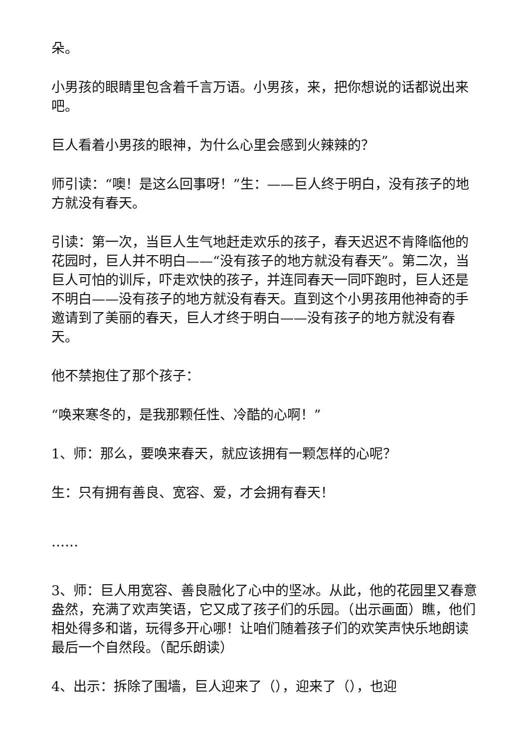朵。
小男孩的眼睛里包含着千言万语。小男孩，来，把你想说的话都说出来吧。
巨人看着小男孩的眼神，为什么心里会感到火辣辣的？
师引读：“噢！是这么回事呀！”生：——巨人终于明白，没有孩子的地方就没有春天。
引读：第一次，当巨人生气地赶走欢乐的孩子，春天迟迟不肯降临他的花园时，巨人并不明白——“没有孩子的地方就没有春天”。第二次，当巨人可怕的训斥，吓走欢快的孩子，并连同春天一同吓跑时，巨人还是不明白——没有孩子的地方就没有春天。直到这个小男孩用他神奇的手邀请到了美丽的春天，巨人才终于明白——没有孩子的地方就没有春天。
他不禁抱住了那个孩子：
“唤来寒冬的，是我那颗任性、冷酷的心啊！”
1、师：那么，要唤来春天，就应该拥有一颗怎样的心呢？
生：只有拥有善良、宽容、爱，才会拥有春天！
……
3、师：巨人用宽容、善良融化了心中的坚冰。从此，他的花园里又春意盎然，充满了欢声笑语，它又成了孩子们的乐园。（出示画面）瞧，他们相处得多和谐，玩得多开心哪！让咱们随着孩子们的欢笑声快乐地朗读最后一个自然段。（配乐朗读）
4、出示：拆除了围墙，巨人迎来了（），迎来了（），也迎